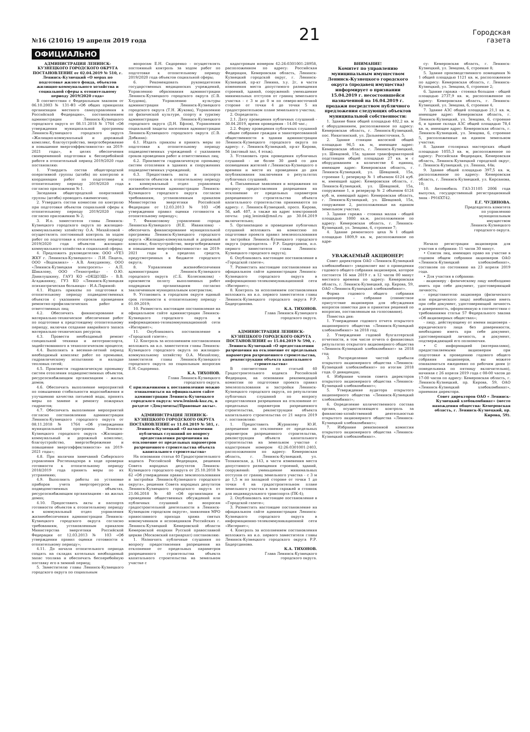№16 (21016) 19 апреля 2019 года 21 Городская
газета
ОФИЦИАЛЬНО
АДМИНИСТРАЦИЯ ЛЕНИНСК-КУЗНЕЦКОГО ГОРОДСКОГО ОКРУГА ПОСТАНОВЛЕНИЕ от 02.04.2019 № 510, г. Ленинск-Кузнецкий «О мерах по подготовке жилого фонда, объектов жилищно-коммунального хозяйства и социальной сферы к отопительному периоду 2019/2020 года»
В соответствии с Федеральным законом от 06.10.2003 № 131-ФЗ «Об общих принципах организации местного самоуправления в Российской Федерации», постановлением администрации Ленинск-Кузнецкого городского округа от 08.11.2018 № 1764 «Об утверждении муниципальной программы Ленинск-Кузнецкого городского округа «Жилищно-коммунальный и дорожный комплекс, благоустройство, энергосбережение и повышение энергоэффективности» на 2019-2021 годы», в целях обеспечения своевременной подготовки к бесперебойной работе в отопительный период 2019/2020 года постановляю:
1. Утвердить состав общегородской оперативной группы (штаба) по контролю и координации работ по подготовке к отопительному периоду 2019/2020 года согласно приложению № 1.
Заседания общегородской оперативной группы (штаба) проводить ежемесячно;
2. Утвердить состав комиссии по контролю при подготовке объектов социальной сферы к отопительному периоду 2019/2020 года согласно приложению № 2;
3. И.о. заместителя главы Ленинск-Кузнецкого городского округа по жилищно-коммунальному хозяйству О.А. Михайловой - осуществлять постоянный контроль за ходом работ по подготовке к отопительному периоду 2019/2020 года объектов жилищно-коммунального хозяйства и социальной сферы;
4. Предложить руководителям: ООО «УЕЗ ЖКУ г. Ленинска-Кузнецкого» - Л.И. Пацель, ООО «Водоканал» - А.В. Анкудинову, ООО «Ленинск-Кузнецкая электросеть» - А.П. Шакалову, ООО «Технотрейд» - О.Ю. Данилушкину, ГАУЗ КО «ОКЦОЗШ» - В.В. Агаджаняну, ГУЗ КО «Ленинск-Кузнецкая психиатрическая больница» - И.А.Лариной:
4.1. Издать приказы по подготовке к отопительному периоду подведомственных объектов с указанием сроков проведения ремонтно-профилактических работ и ответственных лиц;
4.2. Обеспечить финансирование и материально-техническое обеспечение работ по подготовке к предстоящему отопительному периоду, включая создание аварийного запаса материально-технических ресурсов;
4.3. Провести необходимый ремонт специальной техники и автотранспорта, задействованного в технологическом процессе;
4.4. Выполнить в весенне-летний период необходимый комплекс работ по промывке, гидравлическому испытанию и наладке тепловых сетей;
4.5. Произвести гидравлическую промывку систем отопления подведомственных объектов, ресурсоснабжающим организациям - жилых домов;
4.6. Обеспечить выполнение мероприятий по повышению стабильности водоснабжения и улучшению качества питьевой воды, принять меры по замене и ремонту пожарных гидрантов;
4.7. Обеспечить выполнение мероприятий согласно постановлению администрации Ленинск-Кузнецкого городского округа от 08.11.2018 № 1764 «Об утверждении муниципальной программы Ленинск-Кузнецкого городского округа «Жилищно-коммунальный и дорожный комплекс, благоустройство, энергосбережение и повышение энергоэффективности» на 2019-2021 годы»;
4.8. При наличии замечаний Сибирского управления Ростехнадзора в ходе проверки готовности к отопительному периоду 2018/2019 года принять меры по их устранению;
4.9. Выполнить работы по установке приборов учета энергоресурсов на подведомственных объектах, ресурсоснабжающим организациям - на жилых домах;
4.10. Предоставить акты и паспорта готовности объектов к отопительному периоду в коммунальный отдел управления жизнеобеспечения администрации Ленинск-Кузнецкого городского округа согласно требованиям, установленным приказом Министерства энергетики Российской Федерации от 12.03.2013 № 103 «Об утверждении правил оценки готовности к отопительному периоду»;
4.11. До начала отопительного периода создать на складах котельных необходимый запас топлива и обеспечить бесперебойную поставку его в зимний период;
5. Заместителю главы Ленинск-Кузнецкого городского округа по социальным
вопросам Е.Н. Сидоренко - осуществлять постоянный контроль за ходом работ по подготовке к отопительному периоду 2019/2020 года объектов социальной сферы;
6. Рекомендовать руководителям государственных медицинских учреждений, Управлению образования администрации Ленинск-Кузнецкого городского округа (С.В. Хлудова), Управлению культуры администрации Ленинск-Кузнецкого городского округа (Т.Н. Жукова), Управлению по физической культуре, спорту и туризму администрации Ленинск-Кузнецкого городского округа (Д.Н. Ефлов), Управлению социальной защиты населения администрации Ленинск-Кузнецкого городского округа (С.В. Добкина):
6.1. Издать приказы и принять меры по подготовке к отопительному периоду подведомственных учреждений с указанием сроков проведения работ и ответственных лиц;
6.2. Произвести гидравлическую промывку систем отопления в зданиях и сооружениях подведомственных учреждений;
6.3. Предоставить акты и паспорта готовности объектов к отопительному периоду в коммунальный отдел управления жизнеобеспечения администрации Ленинск-Кузнецкого городского округа согласно требованиям, установленным приказом Министерства энергетики Российской Федерации от 12.03.2013 № 103 «Об утверждении правил оценки готовности к отопительному периоду»;
7. Финансовому управлению города Ленинска-Кузнецкого (Н.Е. Иванилова) - обеспечить финансирование муниципальной программы Ленинск-Кузнецкого городского округа «Жилищно-коммунальный и дорожный комплекс, благоустройство, энергосбережение и повышение энергоэффективности» на 2019-2021 годы в пределах средств, предусмотренных в бюджете городского округа;
8. Управлению жизнеобеспечения администрации Ленинск-Кузнецкого городского округа (С.Б. Колесникова) - произвести оплату выполненных работ подрядным организациям согласно заключенным муниципальным контрактам;
9. Установить в городском округе единый срок готовности к отопительному периоду - 01.09.2019;
10. Разместить настоящее постановление на официальном сайте администрации Ленинск-Кузнецкого городского округа в информационно-телекоммуникационной сети «Интернет»;
11. Опубликовать постановление в «Городской газете»;
12. Контроль за исполнением постановления возложить на и.о. заместителя главы Ленинск-Кузнецкого городского округа по жилищно-коммунальному хозяйству О.А. Михайлову, заместителя главы Ленинск-Кузнецкого городского округа по социальным вопросам Е.Н. Сидоренко.
К.А. ТИХОНОВ.
Глава Ленинск-Кузнецкого
городского округа.
С приложениями к постановлению можно ознакомиться на официальном сайте администрации Ленинск-Кузнецкого городского округа: www.leninsk-kuz.ru, в разделе «Документы//Правовые акты».
АДМИНИСТРАЦИЯ ЛЕНИНСК-КУЗНЕЦКОГО ГОРОДСКОГО ОКРУГА ПОСТАНОВЛЕНИЕ от 11.04.2019 № 581, г. Ленинск-Кузнецкий «О назначении публичных слушаний по вопросу предоставления разрешения на отклонение от предельных параметров разрешенного строительства объекта капитального строительства»
На основании статьи 40 Градостроительного кодекса Российской Федерации, решения Совета народных депутатов Ленинск-Кузнецкого городского округа от 25.10.2018 № 62 «Об утверждении правил землепользования и застройки Ленинск-Кузнецкого городского округа», решения Совета народных депутатов Ленинск-Кузнецкого городского округа от 21.06.2018 № 40 «Об организации и проведении общественных обсуждений или публичных слушаний по вопросам градостроительной деятельности в Ленинск-Кузнецком городском округе», заявления МРО православного прихода храма святых новомучеников и исповедников Российских г. Ленинск-Кузнецкий Кемеровской области Кемеровской епархии Русской православной церкви (Московский патриархат) постановляю:
1. Назначить публичные слушания по вопросу предоставления разрешения на отклонение от предельных параметров разрешенного строительства объекта капитального строительства на земельном участке с
кадастровым номером 42:26:0301001:28958, расположенном по адресу: Российская Федерация, Кемеровская область, Ленинск-Кузнецкий городской округ, г. Ленинск-Кузнецкий, пр-кт Ленина, з.у. 2г, в части изменения места допустимого размещения строений, зданий, сооружений: уменьшение минимальных отступов от границ земельного участка - с 3 м до 0 м по северо-восточной стороне от точки 4 до точки 5 на градостроительном плане земельного участка;
2. Определить:
2.1. Дату проведения публичных слушаний - 30.04.2019, время проведения - 14.00 час.;
2.2. Форму проведения публичных слушаний - общее собрание граждан и заинтересованной общественности в здании администрации Ленинск-Кузнецкого городского округа по адресу: г. Ленинск-Кузнецкий, пр-кт Кирова, 56 (актовый зал, 4 этаж).
3. Установить срок проведения публичных слушаний - не более 30 дней со дня оповещения жителей г.Ленинска-Кузнецкого о времени и месте их проведения до дня опубликования заключения о результатах публичных слушаний;
4. Письменные заявления и возражения по вопросу предоставления разрешения на отклонение от предельных параметров разрешенного строительства объекта капитального строительства принимаются по адресу: г. Ленинск-Кузнецкий, просп. Кирова, 56, каб. 407, а также на адрес электронной почты: yaig_leninsk@mail.ru до 30.04.2019 включительно;
5. Организацию и проведение публичных слушаний возложить на комиссию по подготовке проекта правил землепользования и застройки Ленинск-Кузнецкого городского округа (председатель - Р.Р. Бадертдинов, и.о. первого заместителя главы Ленинск-Кузнецкого городского округа);
6. Опубликовать настоящее постановление в «Городской газете»;
7. Разместить настоящее постановление на официальном сайте администрации Ленинск-Кузнецкого городского округа в информационно-телекоммуникационной сети «Интернет»;
8. Контроль за исполнением постановления возложить на и.о. первого заместителя главы Ленинск-Кузнецкого городского округа Р.Р. Бадертдинова.
К.А. ТИХОНОВ.
Глава Ленинск-Кузнецкого
городского округа.
АДМИНИСТРАЦИЯ ЛЕНИНСК-КУЗНЕЦКОГО ГОРОДСКОГО ОКРУГА ПОСТАНОВЛЕНИЕ от 15.04.2019 № 590, г. Ленинск-Кузнецкий «О предоставлении разрешения на отклонение от предельных параметров разрешенного строительства, реконструкции объекта капитального строительства»
В соответствии со статьей 40 Градостроительного кодекса Российской Федерации, на основании рекомендаций комиссии по подготовке проекта правил землепользования и застройки Ленинск-Кузнецкого городского округа, по результатам публичных слушаний по вопросу предоставления разрешения на отклонение от предельных параметров разрешенного строительства, реконструкции объекта капитального строительства от 21 марта 2019 г. постановляю:
1. Предоставить Журавлеву Ю.И. разрешение на отклонение от предельных параметров разрешенного строительства, реконструкции объекта капитального строительства на земельном участке с кадастровым номером 42:26:0301001:2403, расположенном по адресу: Кемеровская область, г. Ленинск-Кузнецкий, ул. Топкинская, д. 143, в части изменения места допустимого размещения строений, зданий, сооружений: уменьшение минимальных отступов от границ земельного участка - с 3 м до 1,5 м по западной стороне от точки 1 до точки 4 на градостроительном плане земельного участка в зоне гаражей и стоянок для индивидуального транспорта (ПК-4);
2. Опубликовать настоящее постановление в «Городской газете»;
3. Разместить настоящее постановление на официальном сайте администрации Ленинск-Кузнецкого городского округа в информационно-телекоммуникационной сети «Интернет»;
4. Контроль за исполнением постановления возложить на и.о. первого заместителя главы Ленинск-Кузнецкого городского округа Р.Р. Бадертдинова.
К.А. ТИХОНОВ.
Глава Ленинск-Кузнецкого
городского округа.
ВНИМАНИЕ!
Комитет по управлению муниципальным имуществом Ленинск-Кузнецкого городского округа (продавец имущества) информирует о признании 15.04.2019 г. несостоявшейся назначенной на 16.04.2019 г. продажи посредством публичного предложения следующих объектов муниципальной собственности:
1. Здание бани общей площадью 402,2 кв. м с оборудованием, расположенное по адресу: Кемеровская область, г. Ленинск-Кузнецкий, пос. Никитинский, ул. Дальневосточная, 5;
2. Здание станции насосной общей площадью 96,5 кв. м, имеющее адрес: Кемеровская область, г. Ленинск-Кузнецкий, ул. Шевцовой, 15а; здание трансформаторной подстанции общей площадью 27 кв. м с оборудованием в количестве 6 единиц, имеющее адрес: Кемеровская область, г. Ленинск-Кузнецкий, ул. Шевцовой, 15а, строение 1; резервуар № 1 объемом 6124 куб. м, имеющий адрес: Кемеровская область, г. Ленинск-Кузнецкий, ул. Шевцовой, 15а, сооружение 1, и резервуар № 2 объемом 6124 куб. м, имеющий адрес: Кемеровская область, г. Ленинск-Кузнецкий, ул. Шевцовой, 15а, сооружение 2, расположенные на едином земельном участке;
3. Здание гаража - стоянка малая - общей площадью 1000 кв.м, расположенное по адресу: Кемеровская область, г. Ленинск-Кузнецкий, ул. Земцова, 6, строение 7;
4. Здание ремонтного цеха №1 общей площадью 1809,9 кв. м, расположенное по адре-
УВАЖАЕМЫЙ АКЦИОНЕР!
Совет директоров ОАО «Ленинск-Кузнецкий хлебокомбинат» уведомляет вас о проведении годового общего собрания акционеров, которое состоится 16 мая 2019 г. в 12 часов 00 минут местного времени по адресу: Кемеровская область, г. Ленинск-Кузнецкий, пр. Кирова, 59, ОАО «Ленинск-Кузнецкий хлебокомбинат».
Форма годового общего собрания акционеров – собрание (совместное присутствие акционеров для обсуждения вопросов повестки дня и принятия решений по вопросам, поставленным на голосование).
Повестка дня:
1. Утверждение годового отчета открытого акционерного общества «Ленинск-Кузнецкий хлебокомбинат» за 2018 год;
2. Утверждение годовой бухгалтерской отчетности, в том числе отчета о финансовых результатах открытого акционерного общества «Ленинск-Кузнецкий хлебокомбинат» за 2018 год;
3. Распределение чистой прибыли открытого акционерного общества «Ленинск-Кузнецкий хлебокомбинат» по итогам 2018 года. О дивидендах;
4. Избрание членов совета директоров открытого акционерного общества «Ленинск-Кузнецкий хлебокомбинат»;
5. Утверждение аудитора открытого акционерного общества «Ленинск-Кузнецкий хлебокомбинат»;
6. Определение количественного состава органа, осуществляющего контроль за финансово-хозяйственной деятельностью открытого акционерного общества «Ленинск-Кузнецкий хлебокомбинат»;
7. Избрание ревизионной комиссии открытого акционерного общества «Ленинск-Кузнецкий хлебокомбинат».
су: Кемеровская область, г. Ленинск-Кузнецкий, ул. Земцова, 6, строение 8;
5. Здание производственного помещения № 1 общей площадью 1121 кв. м, расположенное по адресу: Кемеровская область, г. Ленинск-Кузнецкий, ул. Земцова, 6, строение 2;
6. Здание гаража - стоянка большая - общей площадью 2737,9 кв. м, расположенное по адресу: Кемеровская область, г. Ленинск-Кузнецкий, ул. Земцова, 6, строение 4;
7. Здание АЗС общей площадью 21,1 кв. м, имеющее адрес: Кемеровская область, г. Ленинск-Кузнецкий, ул. Земцова, 6, строение 6, и здание склада АЗС общей площадью 78,4 кв. м, имеющее адрес: Кемеровская область, г. Ленинск-Кузнецкий, ул. Земцова, 6, строение 5, расположенные на едином земельном участке;
8. Здание столярных мастерских общей площадью 1055,3 кв. м, расположенное по адресу: Российская Федерация, Кемеровская область, Ленинск-Кузнецкий городской округ, г. Ленинск-Кузнецкий, ул. Ленина, 44в;
9. Здание общей площадью 397,5 кв. м, расположенное по адресу: Кемеровская область, г. Ленинск-Кузнецкий, ул. Кирсанова, 10;
10. Автомобиль ГАЗ-31105 2006 года выпуска, государственный регистрационный знак - Р916ХТ42.
Е.Г. ЧУДИНОВА.
Председатель комитета
по управлению
муниципальным
имуществом
Ленинск-Кузнецкого
городского округа.
Начало регистрации акционеров для участия в собрании: 11 часов 30 минут.
• Список лиц, имеющих право на участие в годовом общем собрании акционеров ОАО «Ленинск-Кузнецкий хлебокомбинат», составлен по состоянию на 23 апреля 2019 года.
• Для участия в собрании:
- акционеру - физическому лицу необходимо иметь при себе документ, удостоверяющий личность;
- представителю акционера (физического или юридического лица) необходимо иметь при себе документ, удостоверяющий личность и доверенность, оформленную в соответствии с требованиями статьи 57 Федерального закона «Об акционерных обществах»;
- лицу, действующему от имени акционера – юридического лица без доверенности, необходимо иметь при себе документ, удостоверяющий личность, и документ, подтверждающий его полномочия.
• С информацией (материалами), предоставляемыми акционерам при подготовке к проведению годового общего собрания акционеров, вы можете ознакомиться ежедневно по рабочим дням (с понедельника по пятницу включительно), начиная с 26 апреля 2019 года с 08-00 часов до 17-00 часов по адресу: Кемеровская область, г. Ленинск-Кузнецкий, пр. Кирова, 59, ОАО «Ленинск-Кузнецкий хлебокомбинат», приемная директора.
Совет директоров ОАО « Ленинск-Кузнецкий хлебокомбинат» (место нахождения общества: Кемеровская область, г. Ленинск-Кузнецкий, пр. Кирова, 59).